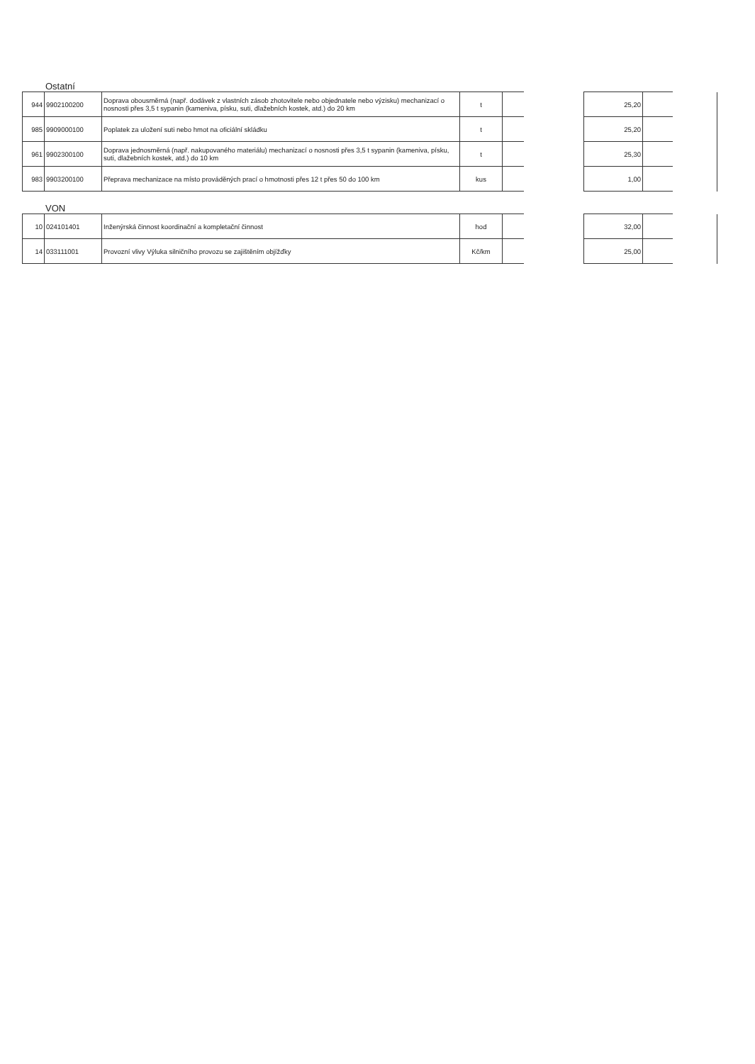Ostatní
| 944 | 9902100200 | Doprava obousměrná (např. dodávek z vlastních zásob zhotovitele nebo objednatele nebo výzisku) mechanizací o nosnosti přes 3,5 t sypanin (kameniva, písku, suti, dlažebních kostek, atd.) do 20 km | t | | | 25,20 | | |
| 985 | 9909000100 | Poplatek za uložení suti nebo hmot na oficiální skládku | t | | | 25,20 | | |
| 961 | 9902300100 | Doprava jednosměrná (např. nakupovaného materiálu) mechanizací o nosnosti přes 3,5 t sypanin (kameniva, písku, suti, dlažebních kostek, atd.) do 10 km | t | | | 25,30 | | |
| 983 | 9903200100 | Přeprava mechanizace na místo prováděných prací o hmotnosti přes 12 t přes 50 do 100 km | kus | | | 1,00 | | |
VON
| 10 | 024101401 | Inženýrská činnost koordinační a kompletační činnost | hod | | | 32,00 | | |
| 14 | 033111001 | Provozní vlivy Výluka silničního provozu se zajištěním objížďky | Kč/km | | | 25,00 | | |